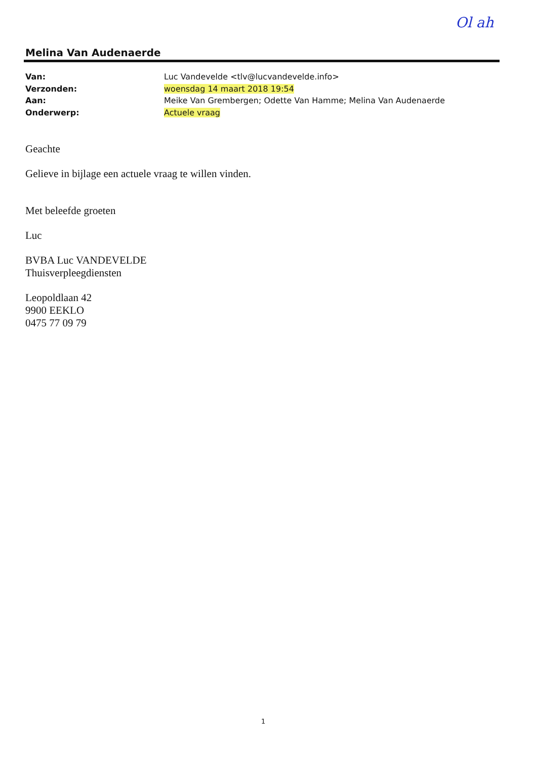Ol ah
Melina Van Audenaerde
| Van: | Luc Vandevelde <tlv@lucvandevelde.info> |
| Verzonden: | woensdag 14 maart 2018 19:54 |
| Aan: | Meike Van Grembergen; Odette Van Hamme; Melina Van Audenaerde |
| Onderwerp: | Actuele vraag |
Geachte
Gelieve in bijlage een actuele vraag te willen vinden.
Met beleefde groeten
Luc
BVBA Luc VANDEVELDE
Thuisverpleegdiensten
Leopoldlaan 42
9900 EEKLO
0475 77 09 79
1